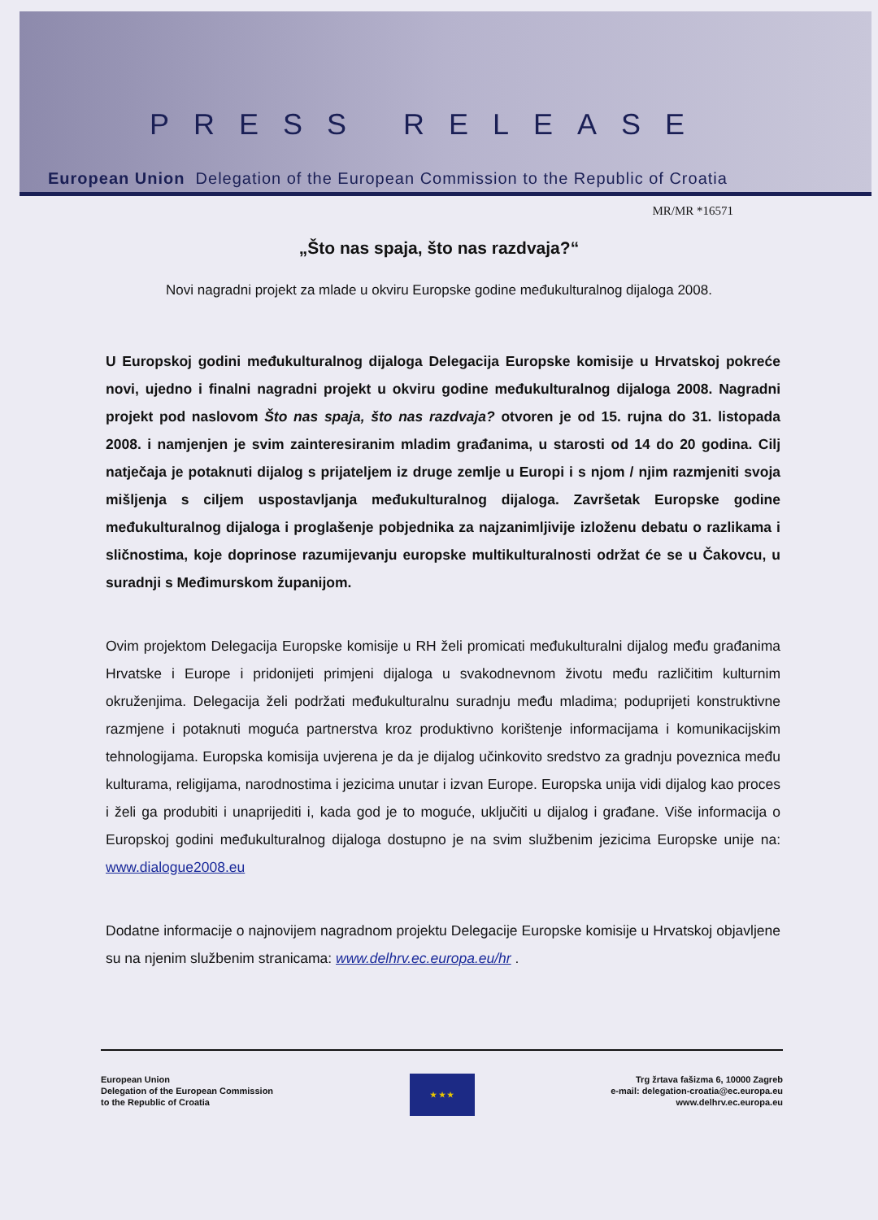PRESS RELEASE
European Union Delegation of the European Commission to the Republic of Croatia
MR/MR *16571
„Što nas spaja, što nas razdvaja?“
Novi nagradni projekt za mlade u okviru Europske godine međukulturalnog dijaloga 2008.
U Europskoj godini međukulturalnog dijaloga Delegacija Europske komisije u Hrvatskoj pokreće novi, ujedno i finalni nagradni projekt u okviru godine međukulturalnog dijaloga 2008. Nagradni projekt pod naslovom Što nas spaja, što nas razdvaja? otvoren je od 15. rujna do 31. listopada 2008. i namjenjen je svim zainteresiranim mladim građanima, u starosti od 14 do 20 godina. Cilj natječaja je potaknuti dijalog s prijateljem iz druge zemlje u Europi i s njom / njim razmjeniti svoja mišljenja s ciljem uspostavljanja međukulturalnog dijaloga. Završetak Europske godine međukulturalnog dijaloga i proglašenje pobjednika za najzanimljivije izloženu debatu o razlikama i sličnostima, koje doprinose razumijevanju europske multikulturalnosti održat će se u Čakovcu, u suradnji s Međimurskom županijom.
Ovim projektom Delegacija Europske komisije u RH želi promicati međukulturalni dijalog među građanima Hrvatske i Europe i pridonijeti primjeni dijaloga u svakodnevnom životu među različitim kulturnim okruženjima. Delegacija želi podržati međukulturalnu suradnju među mladima; poduprijeti konstruktivne razmjene i potaknuti moguća partnerstva kroz produktivno korištenje informacijama i komunikacijskim tehnologijama. Europska komisija uvjerena je da je dijalog učinkovito sredstvo za gradnju poveznica među kulturama, religijama, narodnostima i jezicima unutar i izvan Europe. Europska unija vidi dijalog kao proces i želi ga produbiti i unaprijediti i, kada god je to moguće, uključiti u dijalog i građane. Više informacija o Europskoj godini međukulturalnog dijaloga dostupno je na svim službenim jezicima Europske unije na: www.dialogue2008.eu
Dodatne informacije o najnovijem nagradnom projektu Delegacije Europske komisije u Hrvatskoj objavljene su na njenim službenim stranicama: www.delhrv.ec.europa.eu/hr .
European Union
Delegation of the European Commission
to the Republic of Croatia
★ ★ ★
Trg žrtava fašizma 6, 10000 Zagreb
e-mail: delegation-croatia@ec.europa.eu
www.delhrv.ec.europa.eu